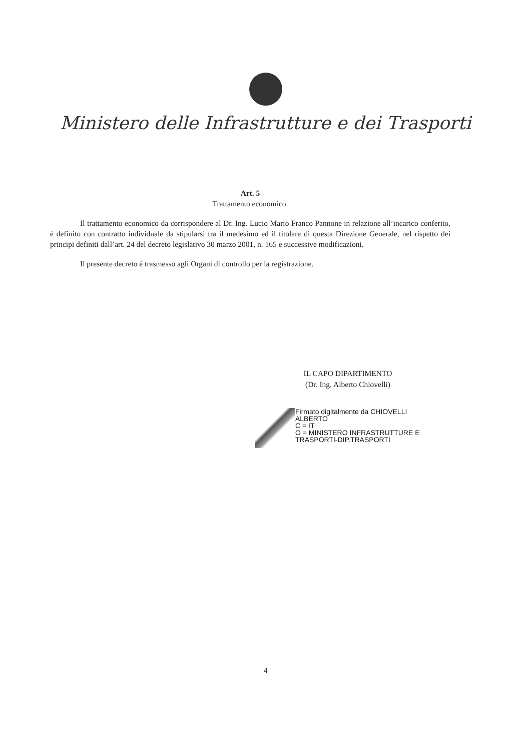Ministero delle Infrastrutture e dei Trasporti
Art. 5
Trattamento economico.
Il trattamento economico da corrispondere al Dr. Ing. Lucio Mario Franco Pannone in relazione all’incarico conferito, è definito con contratto individuale da stipularsi tra il medesimo ed il titolare di questa Direzione Generale, nel rispetto dei principi definiti dall’art. 24 del decreto legislativo 30 marzo 2001, n. 165 e successive modificazioni.
Il presente decreto è trasmesso agli Organi di controllo per la registrazione.
IL CAPO DIPARTIMENTO
(Dr. Ing. Alberto Chiovelli)
Firmato digitalmente da CHIOVELLI
ALBERTO
C = IT
O = MINISTERO INFRASTRUTTURE E
TRASPORTI-DIP.TRASPORTI
4